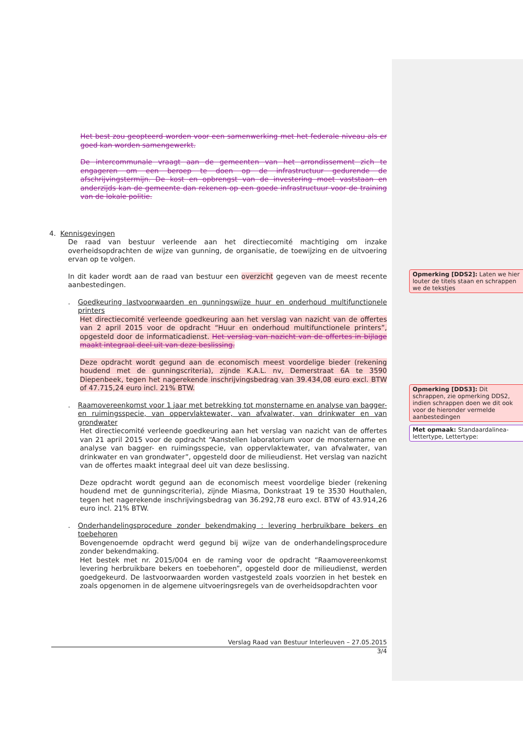Het best zou geopteerd worden voor een samenwerking met het federale niveau als er goed kan worden samengewerkt.
De intercommunale vraagt aan de gemeenten van het arrondissement zich te engageren om een beroep te doen op de infrastructuur gedurende de afschrijvingstermijn. De kost en opbrengst van de investering moet vaststaan en anderzijds kan de gemeente dan rekenen op een goede infrastructuur voor de training van de lokale politie.
4. Kennisgevingen
De raad van bestuur verleende aan het directiecomité machtiging om inzake overheidsopdrachten de wijze van gunning, de organisatie, de toewijzing en de uitvoering ervan op te volgen.
In dit kader wordt aan de raad van bestuur een overzicht gegeven van de meest recente aanbestedingen.
.
Goedkeuring lastvoorwaarden en gunningswijze huur en onderhoud multifunctionele printers
Het directiecomité verleende goedkeuring aan het verslag van nazicht van de offertes van 2 april 2015 voor de opdracht “Huur en onderhoud multifunctionele printers”, opgesteld door de informaticadienst. Het verslag van nazicht van de offertes in bijlage maakt integraal deel uit van deze beslissing.
Deze opdracht wordt gegund aan de economisch meest voordelige bieder (rekening houdend met de gunningscriteria), zijnde K.A.L. nv, Demerstraat 6A te 3590 Diepenbeek, tegen het nagerekende inschrijvingsbedrag van 39.434,08 euro excl. BTW of 47.715,24 euro incl. 21% BTW.
.
Raamovereenkomst voor 1 jaar met betrekking tot monstername en analyse van bagger- en ruimingsspecie, van oppervlaktewater, van afvalwater, van drinkwater en van grondwater
Het directiecomité verleende goedkeuring aan het verslag van nazicht van de offertes van 21 april 2015 voor de opdracht “Aanstellen laboratorium voor de monstername en analyse van bagger- en ruimingsspecie, van oppervlaktewater, van afvalwater, van drinkwater en van grondwater”, opgesteld door de milieudienst. Het verslag van nazicht van de offertes maakt integraal deel uit van deze beslissing.
Deze opdracht wordt gegund aan de economisch meest voordelige bieder (rekening houdend met de gunningscriteria), zijnde Miasma, Donkstraat 19 te 3530 Houthalen, tegen het nagerekende inschrijvingsbedrag van 36.292,78 euro excl. BTW of 43.914,26 euro incl. 21% BTW.
.
Onderhandelingsprocedure zonder bekendmaking : levering herbruikbare bekers en toebehoren
Bovengenoemde opdracht werd gegund bij wijze van de onderhandelingsprocedure zonder bekendmaking.
Het bestek met nr. 2015/004 en de raming voor de opdracht “Raamovereenkomst levering herbruikbare bekers en toebehoren”, opgesteld door de milieudienst, werden goedgekeurd. De lastvoorwaarden worden vastgesteld zoals voorzien in het bestek en zoals opgenomen in de algemene uitvoeringsregels van de overheidsopdrachten voor
Opmerking [DDS2]: Laten we hier louter de titels staan en schrappen we de tekstjes
Opmerking [DDS3]: Dit schrappen, zie opmerking DDS2, indien schrappen doen we dit ook voor de hieronder vermelde aanbestedingen
Met opmaak: Standaardalinea-lettertype, Lettertype:
Verslag Raad van Bestuur Interleuven – 27.05.2015
3/4